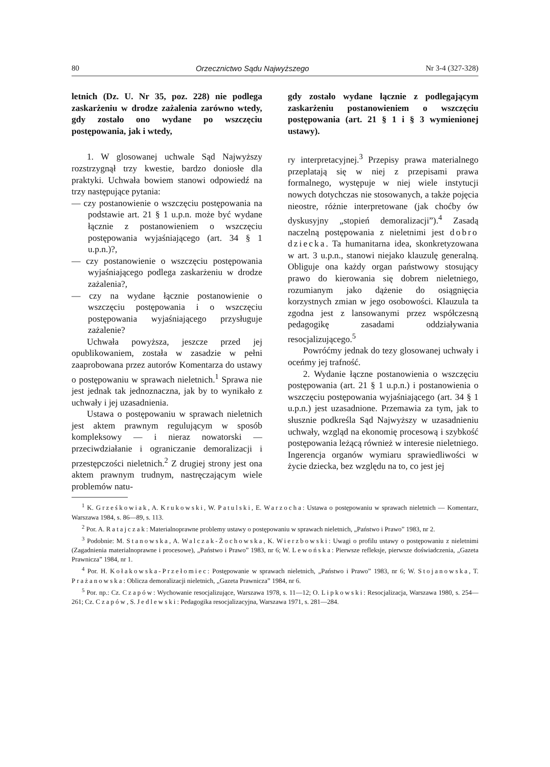80 Orzecznictwo Sądu Najwyższego Nr 3-4 (327-328)
letnich (Dz. U. Nr 35, poz. 228) nie podlega zaskarżeniu w drodze zażalenia zarówno wtedy, gdy zostało ono wydane po wszczęciu postępowania, jak i wtedy,
1. W glosowanej uchwale Sąd Najwyższy rozstrzygnął trzy kwestie, bardzo doniosłe dla praktyki. Uchwała bowiem stanowi odpowiedź na trzy następujące pytania:
— czy postanowienie o wszczęciu postępowania na podstawie art. 21 § 1 u.p.n. może być wydane łącznie z postanowieniem o wszczęciu postępowania wyjaśniającego (art. 34 § 1 u.p.n.)?,
— czy postanowienie o wszczęciu postępowania wyjaśniającego podlega zaskarżeniu w drodze zażalenia?,
— czy na wydane łącznie postanowienie o wszczęciu postępowania i o wszczęciu postępowania wyjaśniającego przysługuje zażalenie?
Uchwała powyższa, jeszcze przed jej opublikowaniem, została w zasadzie w pełni zaaprobowana przez autorów Komentarza do ustawy o postępowaniu w sprawach nieletnich.<sup>1</sup> Sprawa nie jest jednak tak jednoznaczna, jak by to wynikało z uchwały i jej uzasadnienia.
Ustawa o postępowaniu w sprawach nieletnich jest aktem prawnym regulującym w sposób kompleksowy — i nieraz nowatorski — przeciwdziałanie i ograniczanie demoralizacji i przestępczości nieletnich.<sup>2</sup> Z drugiej strony jest ona aktem prawnym trudnym, nastręczającym wiele problemów natu-
gdy zostało wydane łącznie z podlegającym zaskarżeniu postanowieniem o wszczęciu postępowania (art. 21 § 1 i § 3 wymienionej ustawy).
ry interpretacyjnej.<sup>3</sup> Przepisy prawa materialnego przeplatają się w niej z przepisami prawa formalnego, występuje w niej wiele instytucji nowych dotychczas nie stosowanych, a także pojęcia nieostre, różnie interpretowane (jak choćby ów dyskusyjny „stopień demoralizacji”).<sup>4</sup> Zasadą naczelną postępowania z nieletnimi jest dobro dziecka. Ta humanitarna idea, skonkretyzowana w art. 3 u.p.n., stanowi niejako klauzulę generalną. Obliguje ona każdy organ państwowy stosujący prawo do kierowania się dobrem nieletniego, rozumianym jako dążenie do osiągnięcia korzystnych zmian w jego osobowości. Klauzula ta zgodna jest z lansowanymi przez współczesną pedagogikę zasadami oddziaływania resocjalizującego.<sup>5</sup>
Powróćmy jednak do tezy glosowanej uchwały i oceńmy jej trafność.
2. Wydanie łączne postanowienia o wszczęciu postępowania (art. 21 § 1 u.p.n.) i postanowienia o wszczęciu postępowania wyjaśniającego (art. 34 § 1 u.p.n.) jest uzasadnione. Przemawia za tym, jak to słusznie podkreśla Sąd Najwyższy w uzasadnieniu uchwały, wzgląd na ekonomię procesową i szybkość postępowania leżącą również w interesie nieletniego. Ingerencja organów wymiaru sprawiedliwości w życie dziecka, bez względu na to, co jest jej
<sup>1</sup> K. Grześkowiak, A. Krukowski, W. Patulski, E. Warzocha: Ustawa o postępowaniu w sprawach nieletnich — Komentarz, Warszawa 1984, s. 86—89, s. 113.
<sup>2</sup> Por. A. Ratajczak: Materialnoprawne problemy ustawy o postępowaniu w sprawach nieletnich, „Państwo i Prawo” 1983, nr 2.
<sup>3</sup> Podobnie: M. Stanowska, A. Walczak-Żochowska, K. Wierzbowski: Uwagi o profilu ustawy o postępowaniu z nieletnimi (Zagadnienia materialnoprawne i procesowe), „Państwo i Prawo” 1983, nr 6; W. Lewońska: Pierwsze refleksje, pierwsze doświadczenia, „Gazeta Prawnicza” 1984, nr 1.
<sup>4</sup> Por. H. Kołakowska-Przełomiec: Postępowanie w sprawach nieletnich, „Państwo i Prawo” 1983, nr 6; W. Stojanowska, T. Prażanowska: Oblicza demoralizacji nieletnich, „Gazeta Prawnicza” 1984, nr 6.
<sup>5</sup> Por. np.: Cz. Czapów: Wychowanie resocjalizujące, Warszawa 1978, s. 11—12; O. Lipkowski: Resocjalizacja, Warszawa 1980, s. 254—261; Cz. Czapów, S. Jedlewski: Pedagogika resocjalizacyjna, Warszawa 1971, s. 281—284.